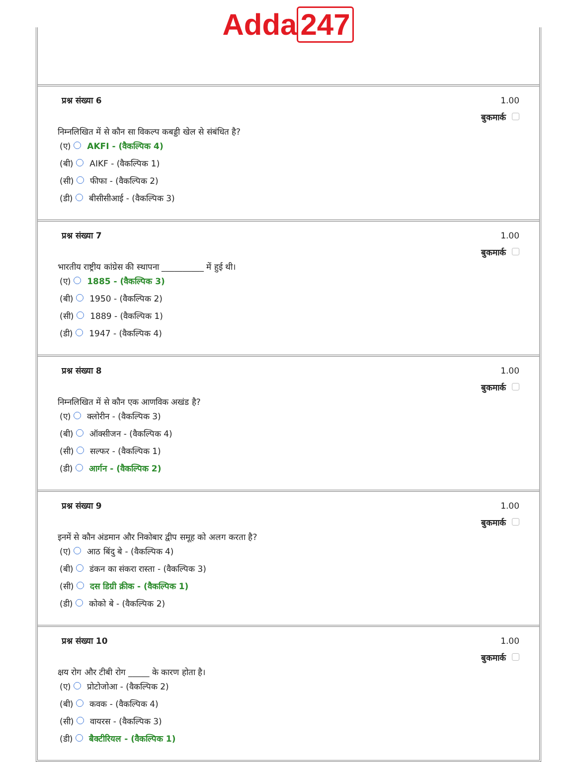Adda 247
प्रश्न संख्या 6
निम्नलिखित में से कौन सा विकल्प कबड्डी खेल से संबंधित है?
(ए) AKFI - (वैकल्पिक 4)
(बी) AIKF - (वैकल्पिक 1)
(सी) फीफा - (वैकल्पिक 2)
(डी) बीसीसीआई - (वैकल्पिक 3)
1.00
बुकमार्क
प्रश्न संख्या 7
भारतीय राष्ट्रीय कांग्रेस की स्थापना __________ में हुई थी।
(ए) 1885 - (वैकल्पिक 3)
(बी) 1950 - (वैकल्पिक 2)
(सी) 1889 - (वैकल्पिक 1)
(डी) 1947 - (वैकल्पिक 4)
1.00
बुकमार्क
प्रश्न संख्या 8
निम्नलिखित में से कौन एक आणविक अखंड है?
(ए) क्लोरीन - (वैकल्पिक 3)
(बी) ऑक्सीजन - (वैकल्पिक 4)
(सी) सल्फर - (वैकल्पिक 1)
(डी) आर्गन - (वैकल्पिक 2)
1.00
बुकमार्क
प्रश्न संख्या 9
इनमें से कौन अंडमान और निकोबार द्वीप समूह को अलग करता है?
(ए) आठ बिंदु बे - (वैकल्पिक 4)
(बी) डंकन का संकरा रास्ता - (वैकल्पिक 3)
(सी) दस डिग्री क्रीक - (वैकल्पिक 1)
(डी) कोको बे - (वैकल्पिक 2)
1.00
बुकमार्क
प्रश्न संख्या 10
क्षय रोग और टीबी रोग _____ के कारण होता है।
(ए) प्रोटोजोआ - (वैकल्पिक 2)
(बी) कवक - (वैकल्पिक 4)
(सी) वायरस - (वैकल्पिक 3)
(डी) बैक्टीरियल - (वैकल्पिक 1)
1.00
बुकमार्क